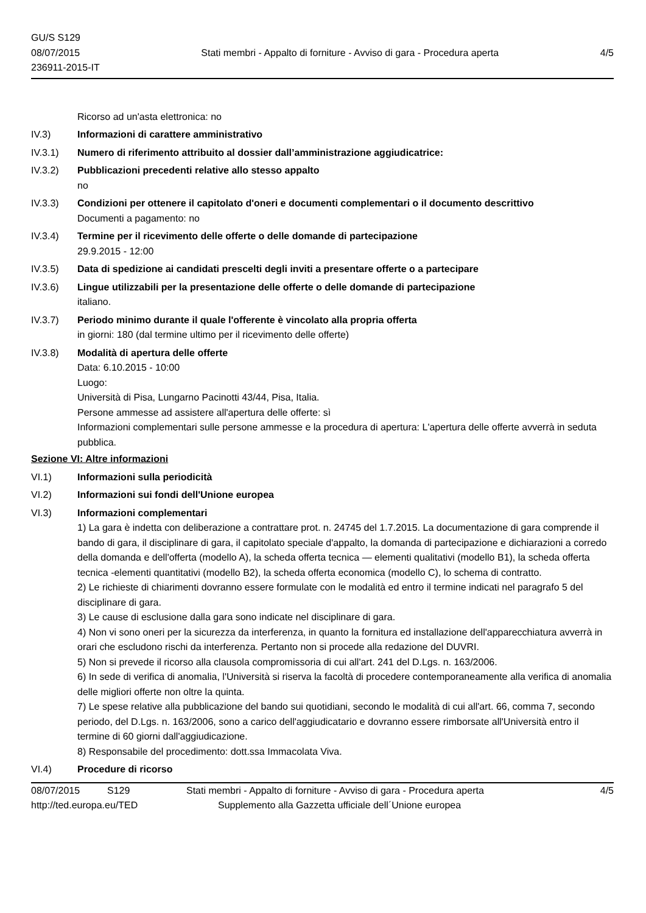GU/S S129
08/07/2015
236911-2015-IT
Stati membri - Appalto di forniture - Avviso di gara - Procedura aperta
4/5
Ricorso ad un'asta elettronica: no
IV.3) Informazioni di carattere amministrativo
IV.3.1) Numero di riferimento attribuito al dossier dall’amministrazione aggiudicatrice:
IV.3.2) Pubblicazioni precedenti relative allo stesso appalto
no
IV.3.3) Condizioni per ottenere il capitolato d'oneri e documenti complementari o il documento descrittivo
Documenti a pagamento: no
IV.3.4) Termine per il ricevimento delle offerte o delle domande di partecipazione
29.9.2015 - 12:00
IV.3.5) Data di spedizione ai candidati prescelti degli inviti a presentare offerte o a partecipare
IV.3.6) Lingue utilizzabili per la presentazione delle offerte o delle domande di partecipazione
italiano.
IV.3.7) Periodo minimo durante il quale l'offerente è vincolato alla propria offerta
in giorni: 180 (dal termine ultimo per il ricevimento delle offerte)
IV.3.8) Modalità di apertura delle offerte
Data: 6.10.2015 - 10:00
Luogo:
Università di Pisa, Lungarno Pacinotti 43/44, Pisa, Italia.
Persone ammesse ad assistere all'apertura delle offerte: sì
Informazioni complementari sulle persone ammesse e la procedura di apertura: L'apertura delle offerte avverrà in seduta pubblica.
Sezione VI: Altre informazioni
VI.1) Informazioni sulla periodicità
VI.2) Informazioni sui fondi dell'Unione europea
VI.3) Informazioni complementari
1) La gara è indetta con deliberazione a contrattare prot. n. 24745 del 1.7.2015. La documentazione di gara comprende il bando di gara, il disciplinare di gara, il capitolato speciale d'appalto, la domanda di partecipazione e dichiarazioni a corredo della domanda e dell'offerta (modello A), la scheda offerta tecnica — elementi qualitativi (modello B1), la scheda offerta tecnica -elementi quantitativi (modello B2), la scheda offerta economica (modello C), lo schema di contratto.
2) Le richieste di chiarimenti dovranno essere formulate con le modalità ed entro il termine indicati nel paragrafo 5 del disciplinare di gara.
3) Le cause di esclusione dalla gara sono indicate nel disciplinare di gara.
4) Non vi sono oneri per la sicurezza da interferenza, in quanto la fornitura ed installazione dell'apparecchiatura avverrà in orari che escludono rischi da interferenza. Pertanto non si procede alla redazione del DUVRI.
5) Non si prevede il ricorso alla clausola compromissoria di cui all'art. 241 del D.Lgs. n. 163/2006.
6) In sede di verifica di anomalia, l'Università si riserva la facoltà di procedere contemporaneamente alla verifica di anomalia delle migliori offerte non oltre la quinta.
7) Le spese relative alla pubblicazione del bando sui quotidiani, secondo le modalità di cui all'art. 66, comma 7, secondo periodo, del D.Lgs. n. 163/2006, sono a carico dell'aggiudicatario e dovranno essere rimborsate all'Università entro il termine di 60 giorni dall'aggiudicazione.
8) Responsabile del procedimento: dott.ssa Immacolata Viva.
VI.4) Procedure di ricorso
08/07/2015 S129 Stati membri - Appalto di forniture - Avviso di gara - Procedura aperta 4/5
http://ted.europa.eu/TED Supplemento alla Gazzetta ufficiale dell´Unione europea